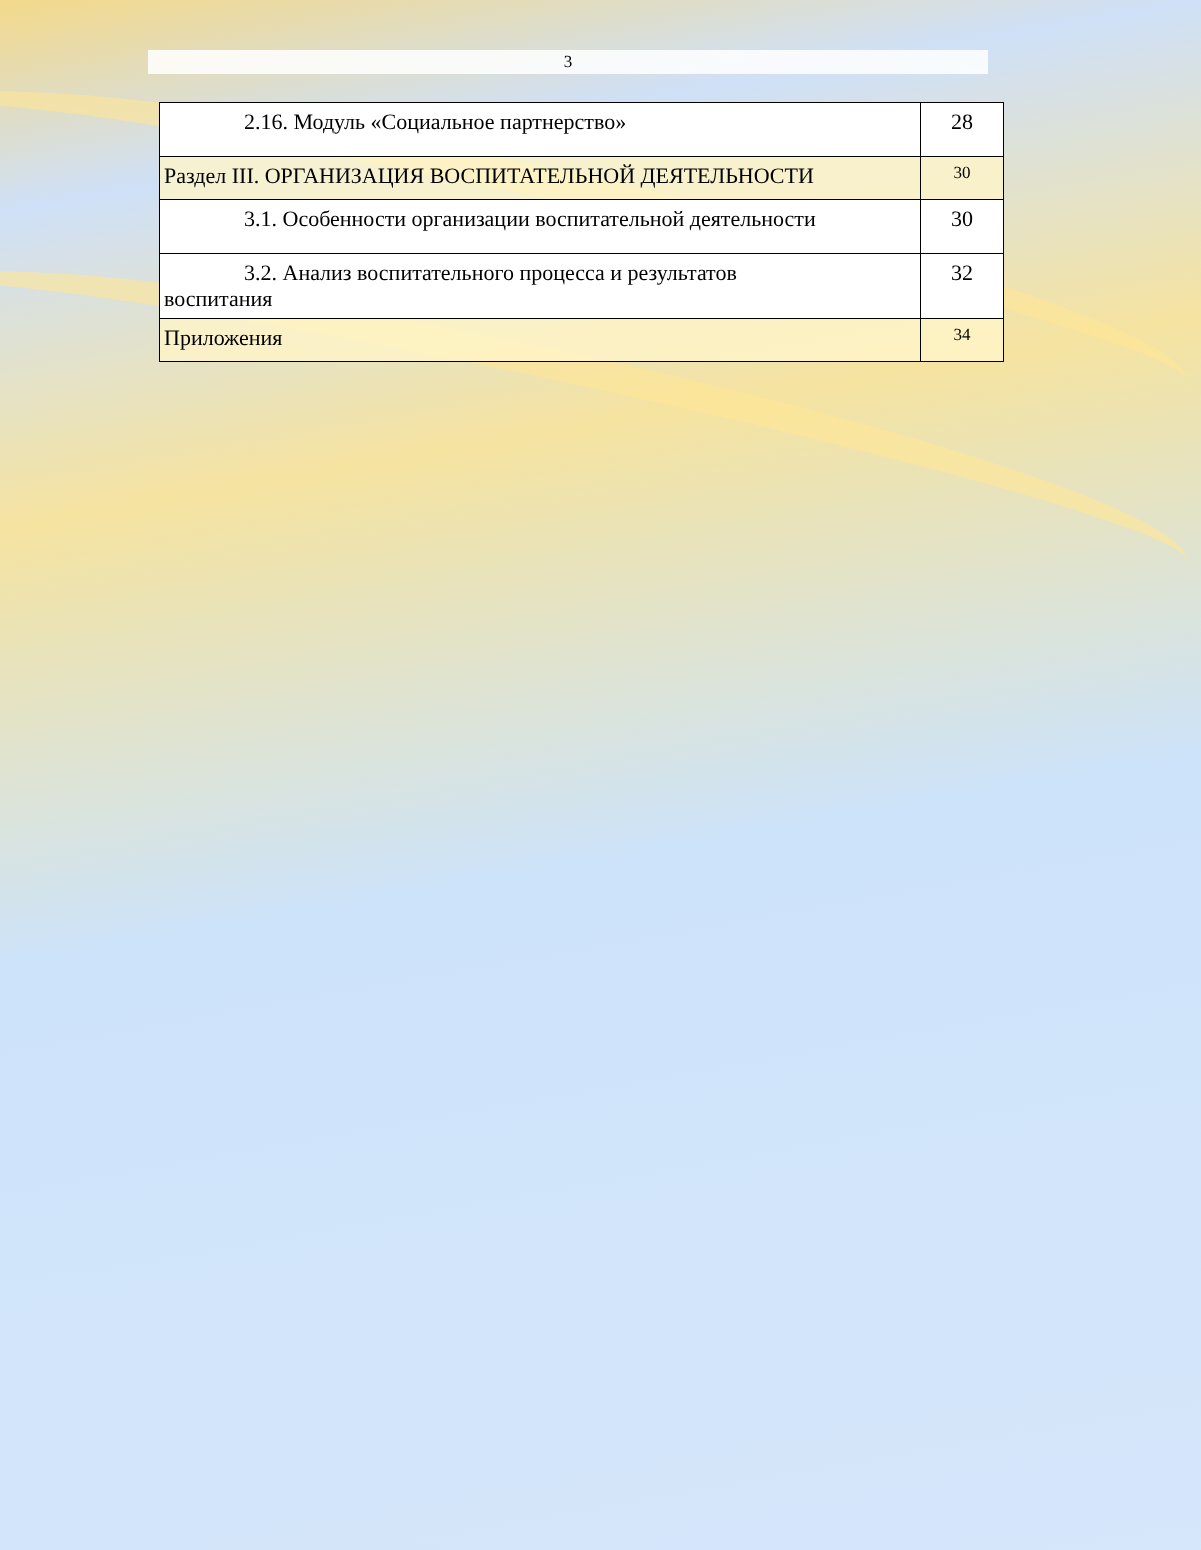3
| 2.16. Модуль «Социальное партнерство» | 28 |
| Раздел III. ОРГАНИЗАЦИЯ ВОСПИТАТЕЛЬНОЙ ДЕЯТЕЛЬНОСТИ | 30 |
| 3.1. Особенности организации воспитательной деятельности | 30 |
| 3.2. Анализ воспитательного процесса и результатов воспитания | 32 |
| Приложения | 34 |